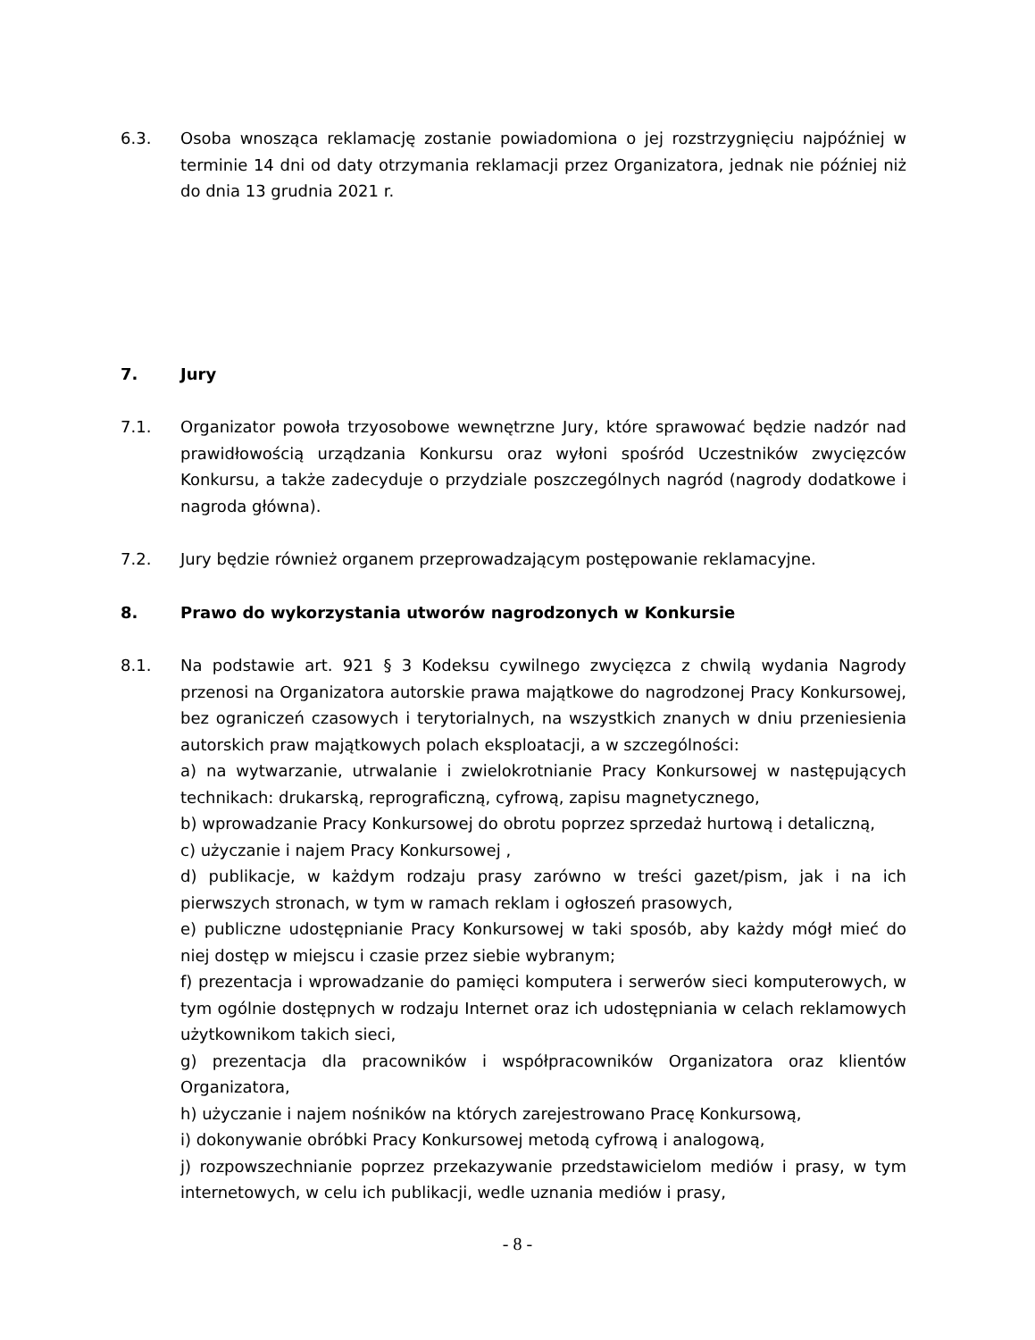6.3. Osoba wnosząca reklamację zostanie powiadomiona o jej rozstrzygnięciu najpóźniej w terminie 14 dni od daty otrzymania reklamacji przez Organizatora, jednak nie później niż do dnia 13 grudnia 2021 r.
7. Jury
7.1. Organizator powoła trzyosobowe wewnętrzne Jury, które sprawować będzie nadzór nad prawidłowością urządzania Konkursu oraz wyłoni spośród Uczestników zwycięzców Konkursu, a także zadecyduje o przydziale poszczególnych nagród (nagrody dodatkowe i nagroda główna).
7.2. Jury będzie również organem przeprowadzającym postępowanie reklamacyjne.
8. Prawo do wykorzystania utworów nagrodzonych w Konkursie
8.1. Na podstawie art. 921 § 3 Kodeksu cywilnego zwycięzca z chwilą wydania Nagrody przenosi na Organizatora autorskie prawa majątkowe do nagrodzonej Pracy Konkursowej, bez ograniczeń czasowych i terytorialnych, na wszystkich znanych w dniu przeniesienia autorskich praw majątkowych polach eksploatacji, a w szczególności:
a) na wytwarzanie, utrwalanie i zwielokrotnianie Pracy Konkursowej w następujących technikach: drukarską, reprograficzną, cyfrową, zapisu magnetycznego,
b) wprowadzanie Pracy Konkursowej do obrotu poprzez sprzedaż hurtową i detaliczną,
c) użyczanie i najem Pracy Konkursowej ,
d) publikacje, w każdym rodzaju prasy zarówno w treści gazet/pism, jak i na ich pierwszych stronach, w tym w ramach reklam i ogłoszeń prasowych,
e) publiczne udostępnianie Pracy Konkursowej w taki sposób, aby każdy mógł mieć do niej dostęp w miejscu i czasie przez siebie wybranym;
f) prezentacja i wprowadzanie do pamięci komputera i serwerów sieci komputerowych, w tym ogólnie dostępnych w rodzaju Internet oraz ich udostępniania w celach reklamowych użytkownikom takich sieci,
g) prezentacja dla pracowników i współpracowników Organizatora oraz klientów Organizatora,
h) użyczanie i najem nośników na których zarejestrowano Pracę Konkursową,
i) dokonywanie obróbki Pracy Konkursowej metodą cyfrową i analogową,
j) rozpowszechnianie poprzez przekazywanie przedstawicielom mediów i prasy, w tym internetowych, w celu ich publikacji, wedle uznania mediów i prasy,
- 8 -